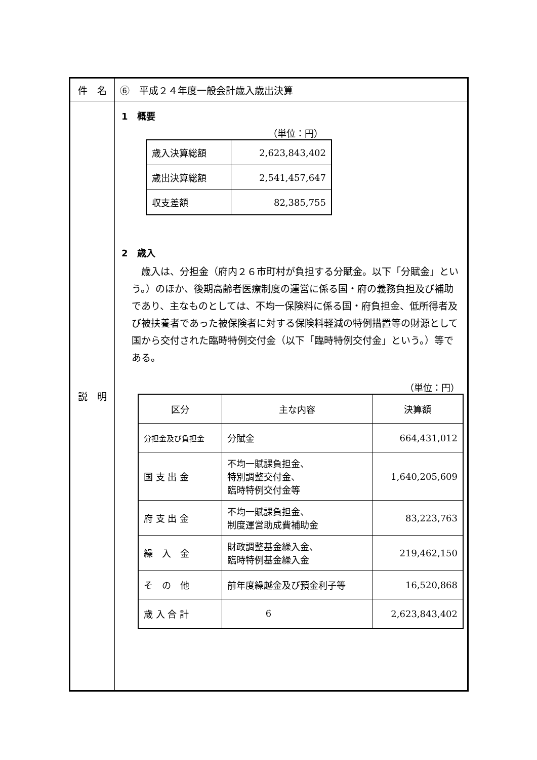| 件 名 | ⑥ 平成２４年度一般会計歳入歳出決算 |
| 説 明 | 1 概要 （単位：円） / 歳入決算総額 / 2,623,843,402 / / 歳出決算総額 / 2,541,457,647 / / 収支差額 / 82,385,755 / 2 歳入 歳入は、分担金（府内２６市町村が負担する分賦金。以下「分賦金」という。）のほか、後期高齢者医療制度の運営に係る国・府の義務負担及び補助であり、主なものとしては、不均一保険料に係る国・府負担金、低所得者及び被扶養者であった被保険者に対する保険料軽減の特例措置等の財源として国から交付された臨時特例交付金（以下「臨時特例交付金」という。）等である。 （単位：円） / 区分 / 主な内容 / 決算額 / / --- / --- / --- / / 分担金及び負担金 / 分賦金 / 664,431,012 / / 国 支 出 金 / 不均一賦課負担金、 特別調整交付金、 臨時特例交付金等 / 1,640,205,609 / / 府 支 出 金 / 不均一賦課負担金、 制度運営助成費補助金 / 83,223,763 / / 繰 入 金 / 財政調整基金繰入金、 臨時特例基金繰入金 / 219,462,150 / / そ の 他 / 前年度繰越金及び預金利子等 / 16,520,868 / / 歳 入 合 計 / / 2,623,843,402 / |
6